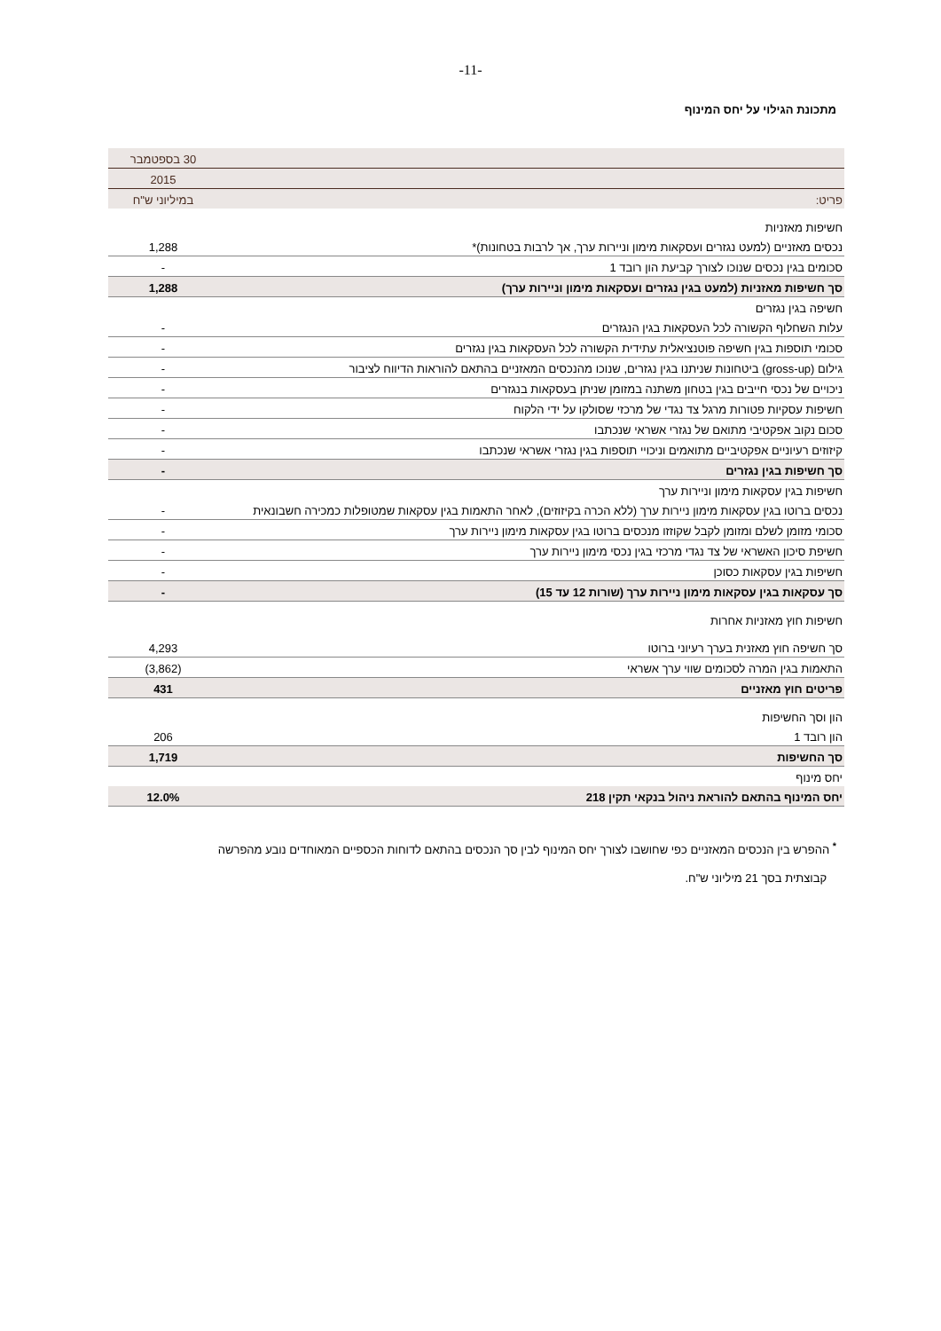-11-
מתכונת הגילוי על יחס המינוף
| | 30 בספטמבר |
| | 2015 |
| פריט: | במיליוני ש"ח |
| חשיפות מאזניות | |
| נכסים מאזניים (למעט נגזרים ועסקאות מימון וניירות ערך, אך לרבות בטחונות)* | 1,288 |
| סכומים בגין נכסים שנוכו לצורך קביעת הון רובד 1 | - |
| סך חשיפות מאזניות (למעט בגין נגזרים ועסקאות מימון וניירות ערך) | 1,288 |
| חשיפה בגין נגזרים | |
| עלות השחלוף הקשורה לכל העסקאות בגין הנגזרים | - |
| סכומי תוספות בגין חשיפה פוטנציאלית עתידית הקשורה לכל העסקאות בגין נגזרים | - |
| גילום (gross-up) ביטחונות שניתנו בגין נגזרים, שנוכו מהנכסים המאזניים בהתאם להוראות הדיווח לציבור | - |
| ניכויים של נכסי חייבים בגין בטחון משתנה במזומן שניתן בעסקאות בנגזרים | - |
| חשיפות עסקיות פטורות מרגל צד נגדי של מרכזי שסולקו על ידי הלקוח | - |
| סכום נקוב אפקטיבי מתואם של נגזרי אשראי שנכתבו | - |
| קיזוזים רעיוניים אפקטיביים מתואמים וניכויי תוספות בגין נגזרי אשראי שנכתבו | - |
| סך חשיפות בגין נגזרים | - |
| חשיפות בגין עסקאות מימון וניירות ערך | |
| נכסים ברוטו בגין עסקאות מימון ניירות ערך (ללא הכרה בקיזוזים), לאחר התאמות בגין עסקאות שמטופלות כמכירה חשבונאית | - |
| סכומי מזומן לשלם ומזומן לקבל שקוזזו מנכסים ברוטו בגין עסקאות מימון ניירות ערך | - |
| חשיפת סיכון האשראי של צד נגדי מרכזי בגין נכסי מימון ניירות ערך | - |
| חשיפות בגין עסקאות כסוכן | - |
| סך עסקאות בגין עסקאות מימון ניירות ערך (שורות 12 עד 15) | - |
| חשיפות חוץ מאזניות אחרות | |
| סך חשיפה חוץ מאזנית בערך רעיוני ברוטו | 4,293 |
| התאמות בגין המרה לסכומים שווי ערך אשראי | (3,862) |
| פריטים חוץ מאזניים | 431 |
| הון וסך החשיפות | |
| הון רובד 1 | 206 |
| סך החשיפות | 1,719 |
| יחס מינוף | |
| יחס המינוף בהתאם להוראת ניהול בנקאי תקין 218 | 12.0% |
<sup>*</sup> ההפרש בין הנכסים המאזניים כפי שחושבו לצורך יחס המינוף לבין סך הנכסים בהתאם לדוחות הכספיים המאוחדים נובע מהפרשה
קבוצתית בסך 21 מיליוני ש"ח.